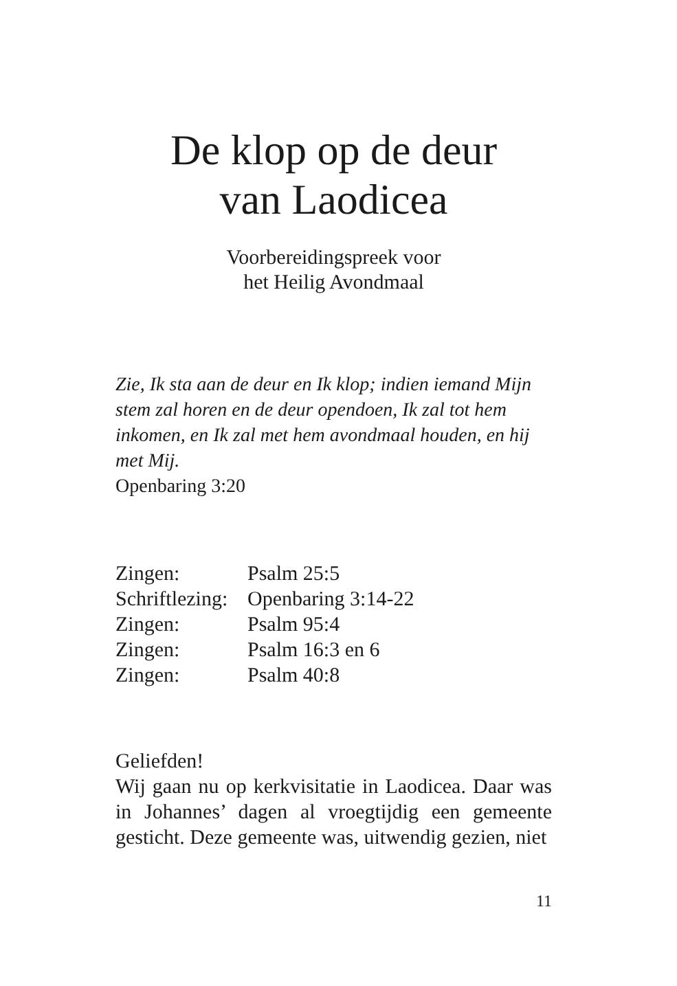De klop op de deur
van Laodicea
Voorbereidingspreek voor
het Heilig Avondmaal
Zie, Ik sta aan de deur en Ik klop; indien iemand Mijn stem zal horen en de deur opendoen, Ik zal tot hem inkomen, en Ik zal met hem avondmaal houden, en hij met Mij.
Openbaring 3:20
| Zingen: | Psalm 25:5 |
| Schriftlezing: | Openbaring 3:14-22 |
| Zingen: | Psalm 95:4 |
| Zingen: | Psalm 16:3 en 6 |
| Zingen: | Psalm 40:8 |
Geliefden!
Wij gaan nu op kerkvisitatie in Laodicea. Daar was in Johannes’ dagen al vroegtijdig een gemeente gesticht. Deze gemeente was, uitwendig gezien, niet
11